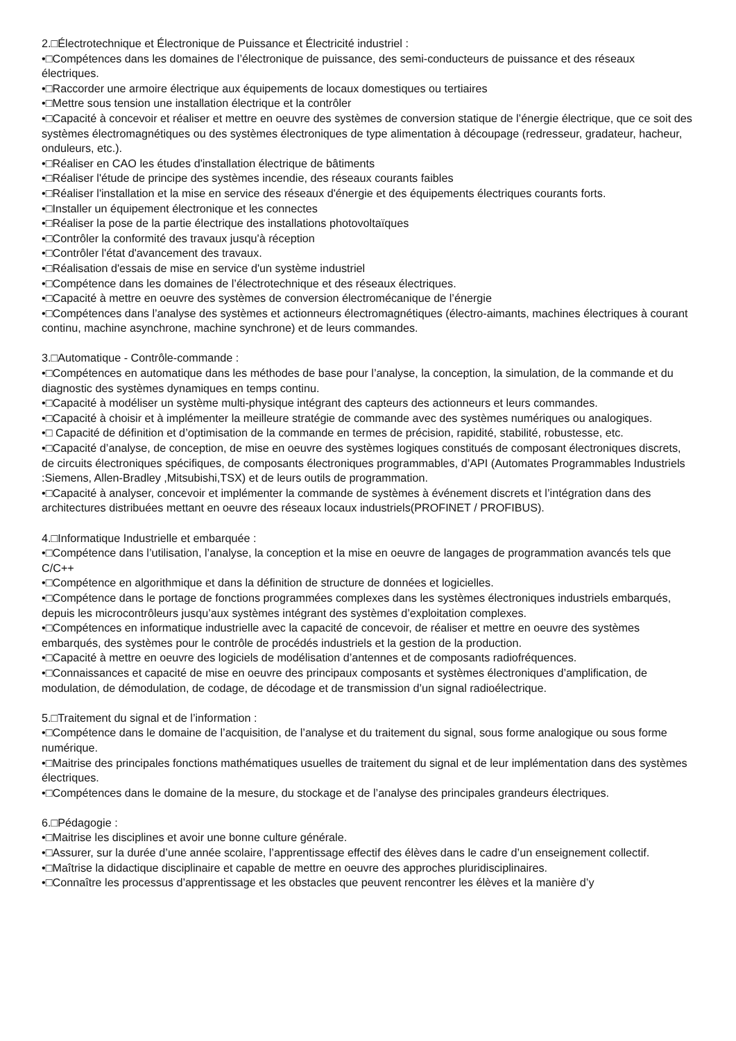2.□Électrotechnique et Électronique de Puissance et Électricité industriel :
•□Compétences dans les domaines de l’électronique de puissance, des semi-conducteurs de puissance et des réseaux électriques.
•□Raccorder une armoire électrique aux équipements de locaux domestiques ou tertiaires
•□Mettre sous tension une installation électrique et la contrôler
•□Capacité à concevoir et réaliser et mettre en oeuvre des systèmes de conversion statique de l’énergie électrique, que ce soit des systèmes électromagnétiques ou des systèmes électroniques de type alimentation à découpage (redresseur, gradateur, hacheur, onduleurs, etc.).
•□Réaliser en CAO les études d'installation électrique de bâtiments
•□Réaliser l'étude de principe des systèmes incendie, des réseaux courants faibles
•□Réaliser l'installation et la mise en service des réseaux d'énergie et des équipements électriques courants forts.
•□Installer un équipement électronique et les connectes
•□Réaliser la pose de la partie électrique des installations photovoltaïques
•□Contrôler la conformité des travaux jusqu'à réception
•□Contrôler l'état d'avancement des travaux.
•□Réalisation d'essais de mise en service d'un système industriel
•□Compétence dans les domaines de l’électrotechnique et des réseaux électriques.
•□Capacité à mettre en oeuvre des systèmes de conversion électromécanique de l’énergie
•□Compétences dans l’analyse des systèmes et actionneurs électromagnétiques (électro-aimants, machines électriques à courant continu, machine asynchrone, machine synchrone) et de leurs commandes.
3.□Automatique - Contrôle-commande :
•□Compétences en automatique dans les méthodes de base pour l’analyse, la conception, la simulation, de la commande et du diagnostic des systèmes dynamiques en temps continu.
•□Capacité à modéliser un système multi-physique intégrant des capteurs des actionneurs et leurs commandes.
•□Capacité à choisir et à implémenter la meilleure stratégie de commande avec des systèmes numériques ou analogiques.
•□ Capacité de définition et d’optimisation de la commande en termes de précision, rapidité, stabilité, robustesse, etc.
•□Capacité d’analyse, de conception, de mise en oeuvre des systèmes logiques constitués de composant électroniques discrets, de circuits électroniques spécifiques, de composants électroniques programmables, d’API (Automates Programmables Industriels :Siemens, Allen-Bradley ,Mitsubishi,TSX) et de leurs outils de programmation.
•□Capacité à analyser, concevoir et implémenter la commande de systèmes à événement discrets et l’intégration dans des architectures distribuées mettant en oeuvre des réseaux locaux industriels(PROFINET / PROFIBUS).
4.□Informatique Industrielle et embarquée :
•□Compétence dans l’utilisation, l’analyse, la conception et la mise en oeuvre de langages de programmation avancés tels que C/C++
•□Compétence en algorithmique et dans la définition de structure de données et logicielles.
•□Compétence dans le portage de fonctions programmées complexes dans les systèmes électroniques industriels embarqués, depuis les microcontrôleurs jusqu’aux systèmes intégrant des systèmes d’exploitation complexes.
•□Compétences en informatique industrielle avec la capacité de concevoir, de réaliser et mettre en oeuvre des systèmes embarqués, des systèmes pour le contrôle de procédés industriels et la gestion de la production.
•□Capacité à mettre en oeuvre des logiciels de modélisation d’antennes et de composants radiofréquences.
•□Connaissances et capacité de mise en oeuvre des principaux composants et systèmes électroniques d’amplification, de modulation, de démodulation, de codage, de décodage et de transmission d’un signal radioélectrique.
5.□Traitement du signal et de l’information :
•□Compétence dans le domaine de l’acquisition, de l’analyse et du traitement du signal, sous forme analogique ou sous forme numérique.
•□Maitrise des principales fonctions mathématiques usuelles de traitement du signal et de leur implémentation dans des systèmes électriques.
•□Compétences dans le domaine de la mesure, du stockage et de l’analyse des principales grandeurs électriques.
6.□Pédagogie :
•□Maitrise les disciplines et avoir une bonne culture générale.
•□Assurer, sur la durée d’une année scolaire, l’apprentissage effectif des élèves dans le cadre d’un enseignement collectif.
•□Maîtrise la didactique disciplinaire et capable de mettre en oeuvre des approches pluridisciplinaires.
•□Connaître les processus d’apprentissage et les obstacles que peuvent rencontrer les élèves et la manière d’y